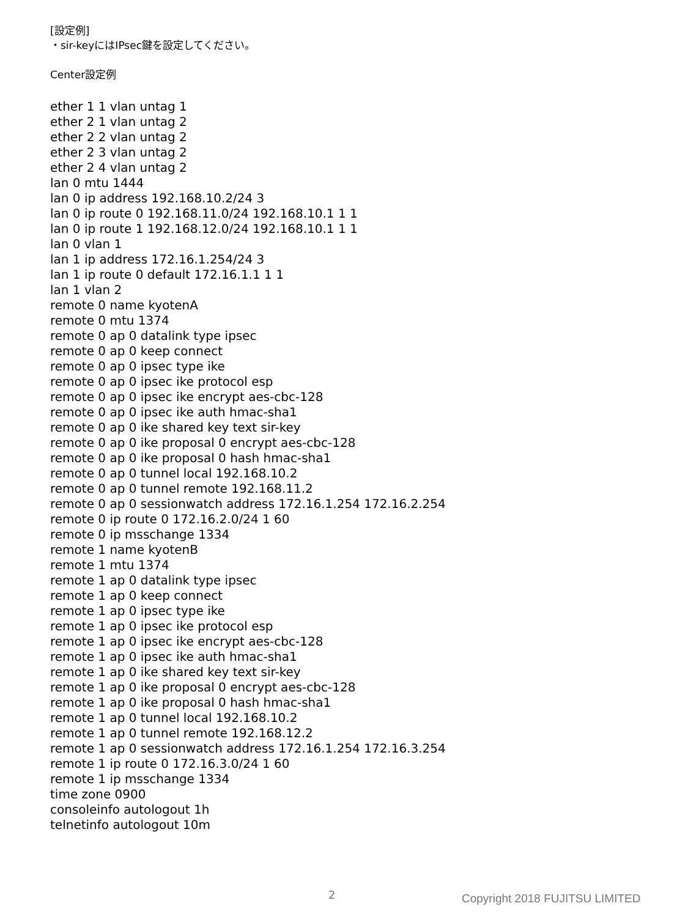[設定例]
・sir-keyにはIPsec鍵を設定してください。
Center設定例
ether 1 1 vlan untag 1 ether 2 1 vlan untag 2 ether 2 2 vlan untag 2 ether 2 3 vlan untag 2 ether 2 4 vlan untag 2 lan 0 mtu 1444 lan 0 ip address 192.168.10.2/24 3 lan 0 ip route 0 192.168.11.0/24 192.168.10.1 1 1 lan 0 ip route 1 192.168.12.0/24 192.168.10.1 1 1 lan 0 vlan 1 lan 1 ip address 172.16.1.254/24 3 lan 1 ip route 0 default 172.16.1.1 1 1 lan 1 vlan 2 remote 0 name kyotenA remote 0 mtu 1374 remote 0 ap 0 datalink type ipsec remote 0 ap 0 keep connect remote 0 ap 0 ipsec type ike remote 0 ap 0 ipsec ike protocol esp remote 0 ap 0 ipsec ike encrypt aes-cbc-128 remote 0 ap 0 ipsec ike auth hmac-sha1 remote 0 ap 0 ike shared key text sir-key remote 0 ap 0 ike proposal 0 encrypt aes-cbc-128 remote 0 ap 0 ike proposal 0 hash hmac-sha1 remote 0 ap 0 tunnel local 192.168.10.2 remote 0 ap 0 tunnel remote 192.168.11.2 remote 0 ap 0 sessionwatch address 172.16.1.254 172.16.2.254 remote 0 ip route 0 172.16.2.0/24 1 60 remote 0 ip msschange 1334 remote 1 name kyotenB remote 1 mtu 1374 remote 1 ap 0 datalink type ipsec remote 1 ap 0 keep connect remote 1 ap 0 ipsec type ike remote 1 ap 0 ipsec ike protocol esp remote 1 ap 0 ipsec ike encrypt aes-cbc-128 remote 1 ap 0 ipsec ike auth hmac-sha1 remote 1 ap 0 ike shared key text sir-key remote 1 ap 0 ike proposal 0 encrypt aes-cbc-128 remote 1 ap 0 ike proposal 0 hash hmac-sha1 remote 1 ap 0 tunnel local 192.168.10.2 remote 1 ap 0 tunnel remote 192.168.12.2 remote 1 ap 0 sessionwatch address 172.16.1.254 172.16.3.254 remote 1 ip route 0 172.16.3.0/24 1 60 remote 1 ip msschange 1334 time zone 0900 consoleinfo autologout 1h telnetinfo autologout 10m
2 Copyright 2018 FUJITSU LIMITED